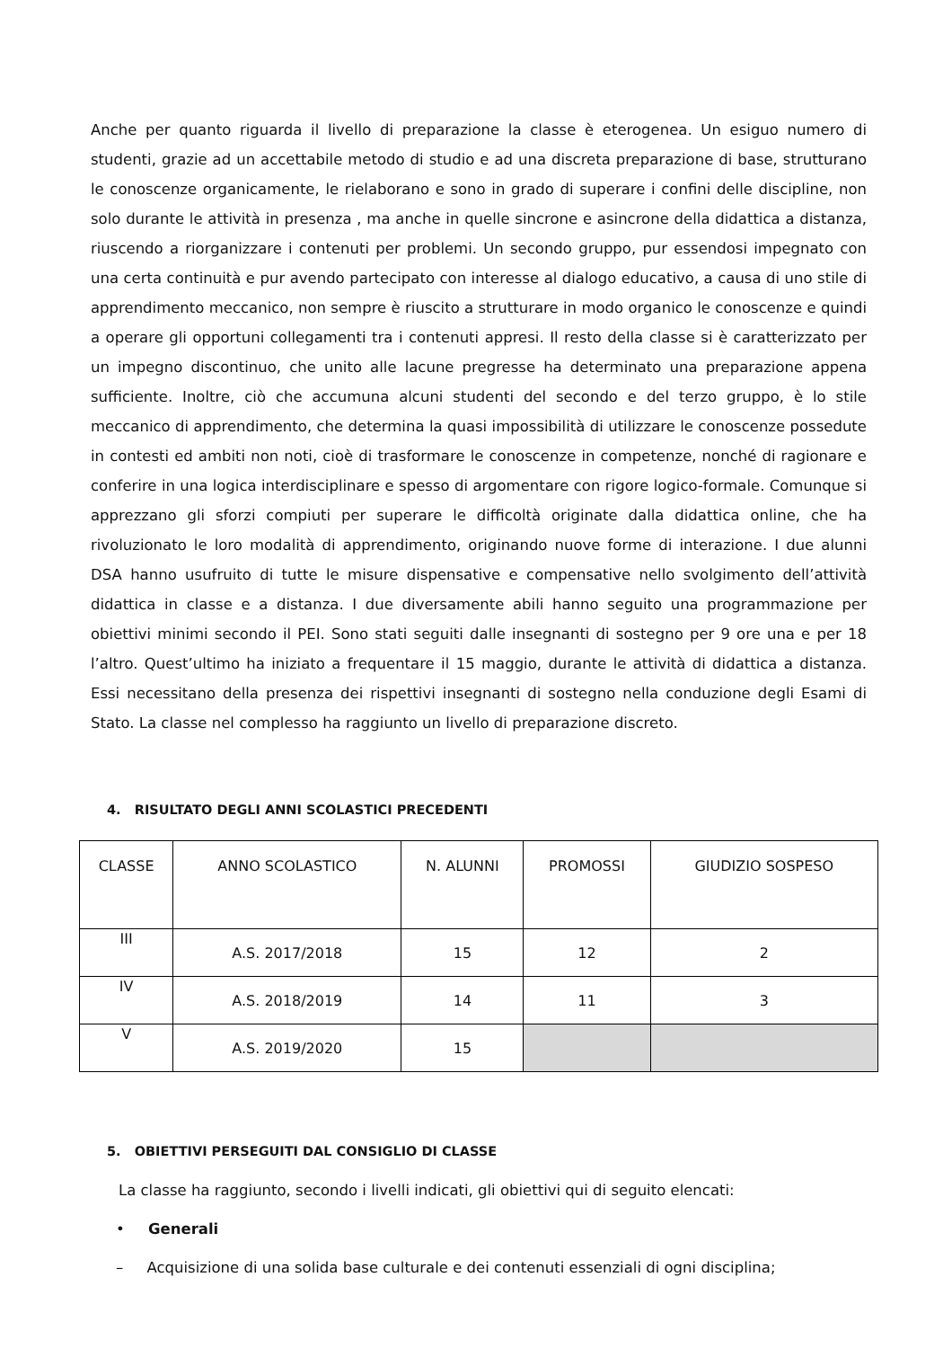Anche per quanto riguarda il livello di preparazione la classe è eterogenea. Un esiguo numero di studenti, grazie ad un accettabile metodo di studio e ad una discreta preparazione di base, strutturano le conoscenze organicamente, le rielaborano e sono in grado di superare i confini delle discipline, non solo durante le attività in presenza , ma anche in quelle sincrone e asincrone della didattica a distanza, riuscendo a riorganizzare i contenuti per problemi. Un secondo gruppo, pur essendosi impegnato con una certa continuità e pur avendo partecipato con interesse al dialogo educativo, a causa di uno stile di apprendimento meccanico, non sempre è riuscito a strutturare in modo organico le conoscenze e quindi a operare gli opportuni collegamenti tra i contenuti appresi. Il resto della classe si è caratterizzato per un impegno discontinuo, che unito alle lacune pregresse ha determinato una preparazione appena sufficiente. Inoltre, ciò che accumuna alcuni studenti del secondo e del terzo gruppo, è lo stile meccanico di apprendimento, che determina la quasi impossibilità di utilizzare le conoscenze possedute in contesti ed ambiti non noti, cioè di trasformare le conoscenze in competenze, nonché di ragionare e conferire in una logica interdisciplinare e spesso di argomentare con rigore logico-formale. Comunque si apprezzano gli sforzi compiuti per superare le difficoltà originate dalla didattica online, che ha rivoluzionato le loro modalità di apprendimento, originando nuove forme di interazione. I due alunni DSA hanno usufruito di tutte le misure dispensative e compensative nello svolgimento dell’attività didattica in classe e a distanza. I due diversamente abili hanno seguito una programmazione per obiettivi minimi secondo il PEI. Sono stati seguiti dalle insegnanti di sostegno per 9 ore una e per 18 l’altro. Quest’ultimo ha iniziato a frequentare il 15 maggio, durante le attività di didattica a distanza. Essi necessitano della presenza dei rispettivi insegnanti di sostegno nella conduzione degli Esami di Stato. La classe nel complesso ha raggiunto un livello di preparazione discreto.
4. RISULTATO DEGLI ANNI SCOLASTICI PRECEDENTI
| CLASSE | ANNO SCOLASTICO | N. ALUNNI | PROMOSSI | GIUDIZIO SOSPESO |
| III | A.S. 2017/2018 | 15 | 12 | 2 |
| IV | A.S. 2018/2019 | 14 | 11 | 3 |
| V | A.S. 2019/2020 | 15 | | |
5. OBIETTIVI PERSEGUITI DAL CONSIGLIO DI CLASSE
La classe ha raggiunto, secondo i livelli indicati, gli obiettivi qui di seguito elencati:
• Generali
– Acquisizione di una solida base culturale e dei contenuti essenziali di ogni disciplina;